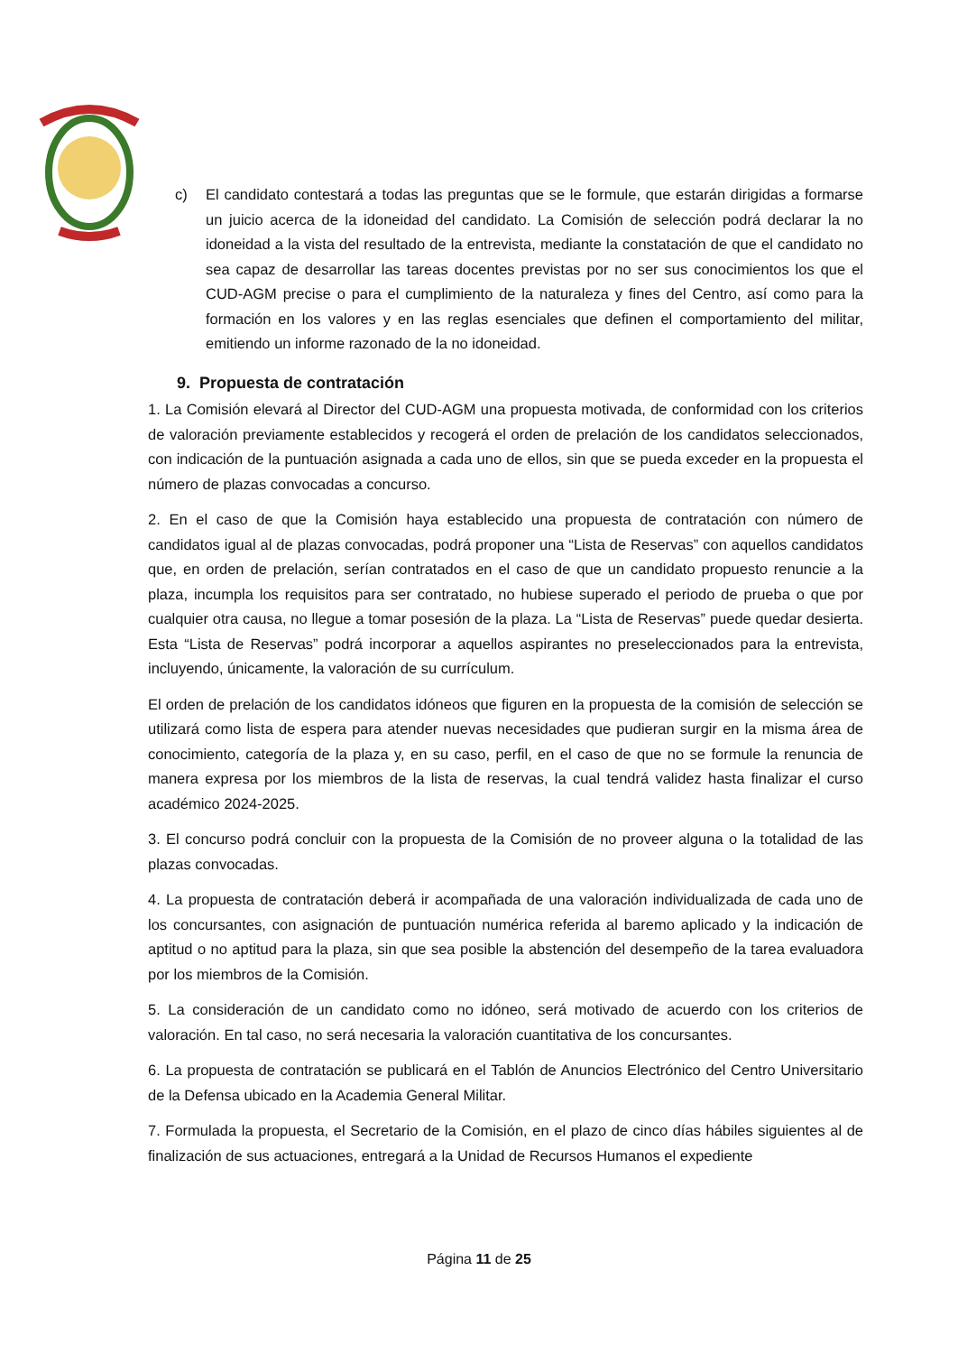c) El candidato contestará a todas las preguntas que se le formule, que estarán dirigidas a formarse un juicio acerca de la idoneidad del candidato. La Comisión de selección podrá declarar la no idoneidad a la vista del resultado de la entrevista, mediante la constatación de que el candidato no sea capaz de desarrollar las tareas docentes previstas por no ser sus conocimientos los que el CUD-AGM precise o para el cumplimiento de la naturaleza y fines del Centro, así como para la formación en los valores y en las reglas esenciales que definen el comportamiento del militar, emitiendo un informe razonado de la no idoneidad.
9. Propuesta de contratación
1. La Comisión elevará al Director del CUD-AGM una propuesta motivada, de conformidad con los criterios de valoración previamente establecidos y recogerá el orden de prelación de los candidatos seleccionados, con indicación de la puntuación asignada a cada uno de ellos, sin que se pueda exceder en la propuesta el número de plazas convocadas a concurso.
2. En el caso de que la Comisión haya establecido una propuesta de contratación con número de candidatos igual al de plazas convocadas, podrá proponer una “Lista de Reservas” con aquellos candidatos que, en orden de prelación, serían contratados en el caso de que un candidato propuesto renuncie a la plaza, incumpla los requisitos para ser contratado, no hubiese superado el periodo de prueba o que por cualquier otra causa, no llegue a tomar posesión de la plaza. La “Lista de Reservas” puede quedar desierta. Esta “Lista de Reservas” podrá incorporar a aquellos aspirantes no preseleccionados para la entrevista, incluyendo, únicamente, la valoración de su currículum.
El orden de prelación de los candidatos idóneos que figuren en la propuesta de la comisión de selección se utilizará como lista de espera para atender nuevas necesidades que pudieran surgir en la misma área de conocimiento, categoría de la plaza y, en su caso, perfil, en el caso de que no se formule la renuncia de manera expresa por los miembros de la lista de reservas, la cual tendrá validez hasta finalizar el curso académico 2024-2025.
3. El concurso podrá concluir con la propuesta de la Comisión de no proveer alguna o la totalidad de las plazas convocadas.
4. La propuesta de contratación deberá ir acompañada de una valoración individualizada de cada uno de los concursantes, con asignación de puntuación numérica referida al baremo aplicado y la indicación de aptitud o no aptitud para la plaza, sin que sea posible la abstención del desempeño de la tarea evaluadora por los miembros de la Comisión.
5. La consideración de un candidato como no idóneo, será motivado de acuerdo con los criterios de valoración. En tal caso, no será necesaria la valoración cuantitativa de los concursantes.
6. La propuesta de contratación se publicará en el Tablón de Anuncios Electrónico del Centro Universitario de la Defensa ubicado en la Academia General Militar.
7. Formulada la propuesta, el Secretario de la Comisión, en el plazo de cinco días hábiles siguientes al de finalización de sus actuaciones, entregará a la Unidad de Recursos Humanos el expediente
Página 11 de 25